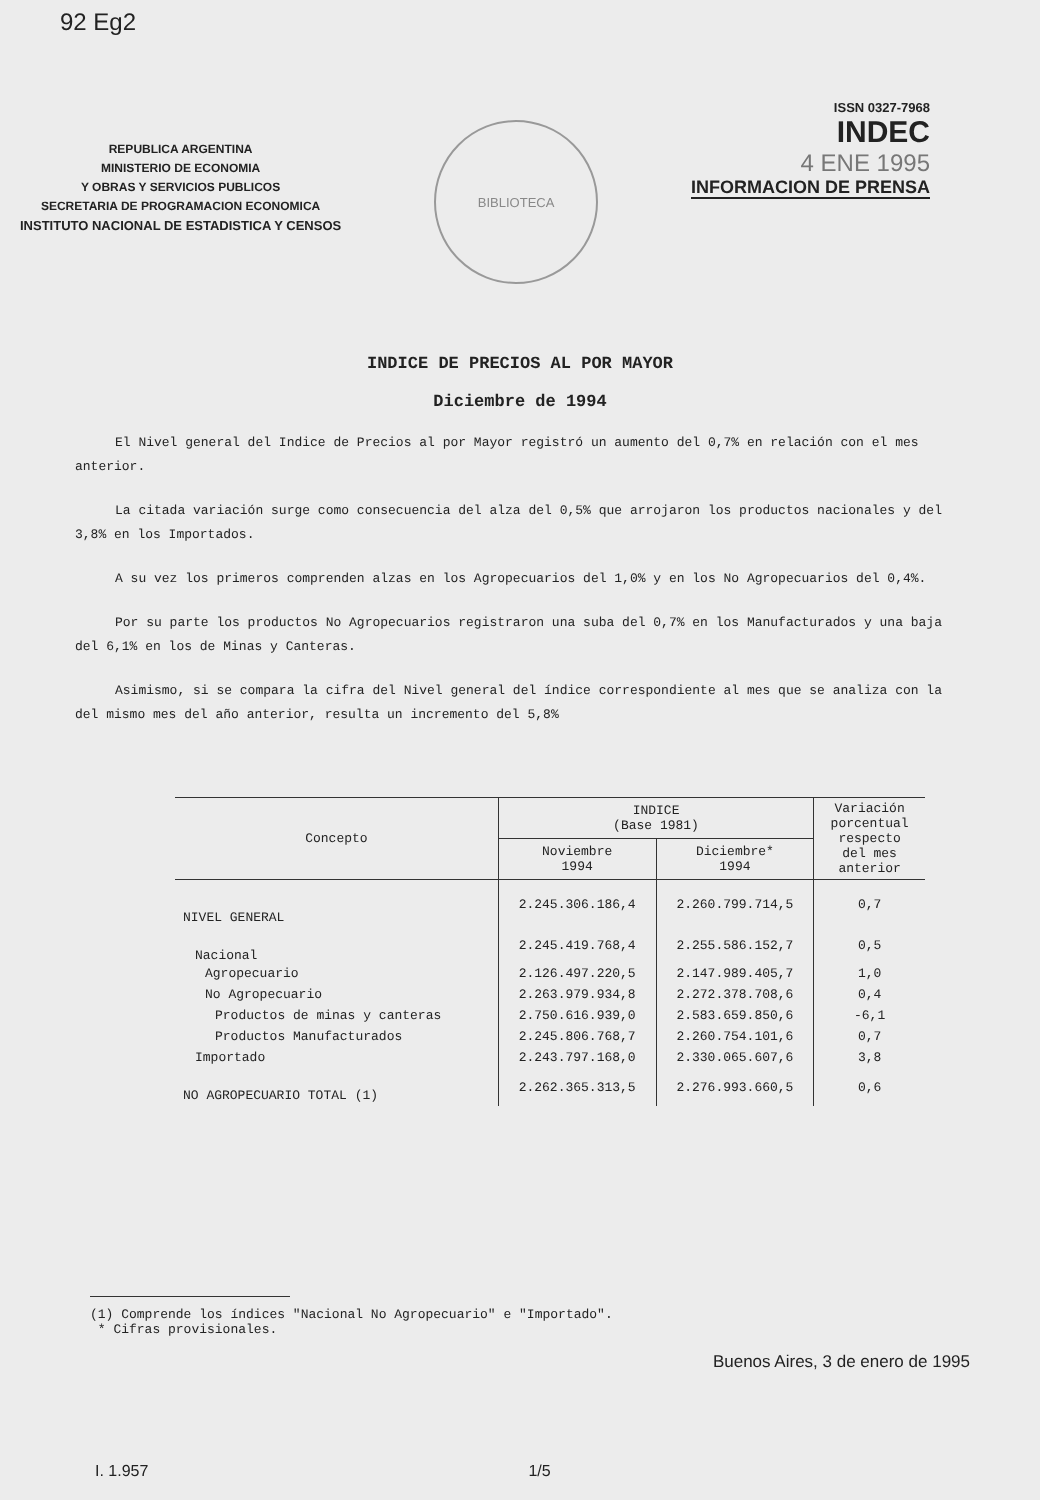92 Eg2
REPUBLICA ARGENTINA
MINISTERIO DE ECONOMIA
Y OBRAS Y SERVICIOS PUBLICOS
SECRETARIA DE PROGRAMACION ECONOMICA
INSTITUTO NACIONAL DE ESTADISTICA Y CENSOS
BIBLIOTECA
ISSN 0327-7968
INDEC
4 ENE 1995
INFORMACION DE PRENSA
INDICE DE PRECIOS AL POR MAYOR
Diciembre de 1994
El Nivel general del Indice de Precios al por Mayor registró un aumento del 0,7% en relación con el mes anterior.
La citada variación surge como consecuencia del alza del 0,5% que arrojaron los productos nacionales y del 3,8% en los Importados.
A su vez los primeros comprenden alzas en los Agropecuarios del 1,0% y en los No Agropecuarios del 0,4%.
Por su parte los productos No Agropecuarios registraron una suba del 0,7% en los Manufacturados y una baja del 6,1% en los de Minas y Canteras.
Asimismo, si se compara la cifra del Nivel general del índice correspondiente al mes que se analiza con la del mismo mes del año anterior, resulta un incremento del 5,8%
| Concepto | INDICE (Base 1981) | | Variación porcentual respecto del mes anterior |
| --- | --- | --- | --- |
| | Noviembre 1994 | Diciembre* 1994 | |
| NIVEL GENERAL | 2.245.306.186,4 | 2.260.799.714,5 | 0,7 |
| Nacional | 2.245.419.768,4 | 2.255.586.152,7 | 0,5 |
| Agropecuario | 2.126.497.220,5 | 2.147.989.405,7 | 1,0 |
| No Agropecuario | 2.263.979.934,8 | 2.272.378.708,6 | 0,4 |
| Productos de minas y canteras | 2.750.616.939,0 | 2.583.659.850,6 | -6,1 |
| Productos Manufacturados | 2.245.806.768,7 | 2.260.754.101,6 | 0,7 |
| Importado | 2.243.797.168,0 | 2.330.065.607,6 | 3,8 |
| NO AGROPECUARIO TOTAL (1) | 2.262.365.313,5 | 2.276.993.660,5 | 0,6 |
(1) Comprende los índices "Nacional No Agropecuario" e "Importado".
* Cifras provisionales.
Buenos Aires, 3 de enero de 1995
I. 1.957 1/5